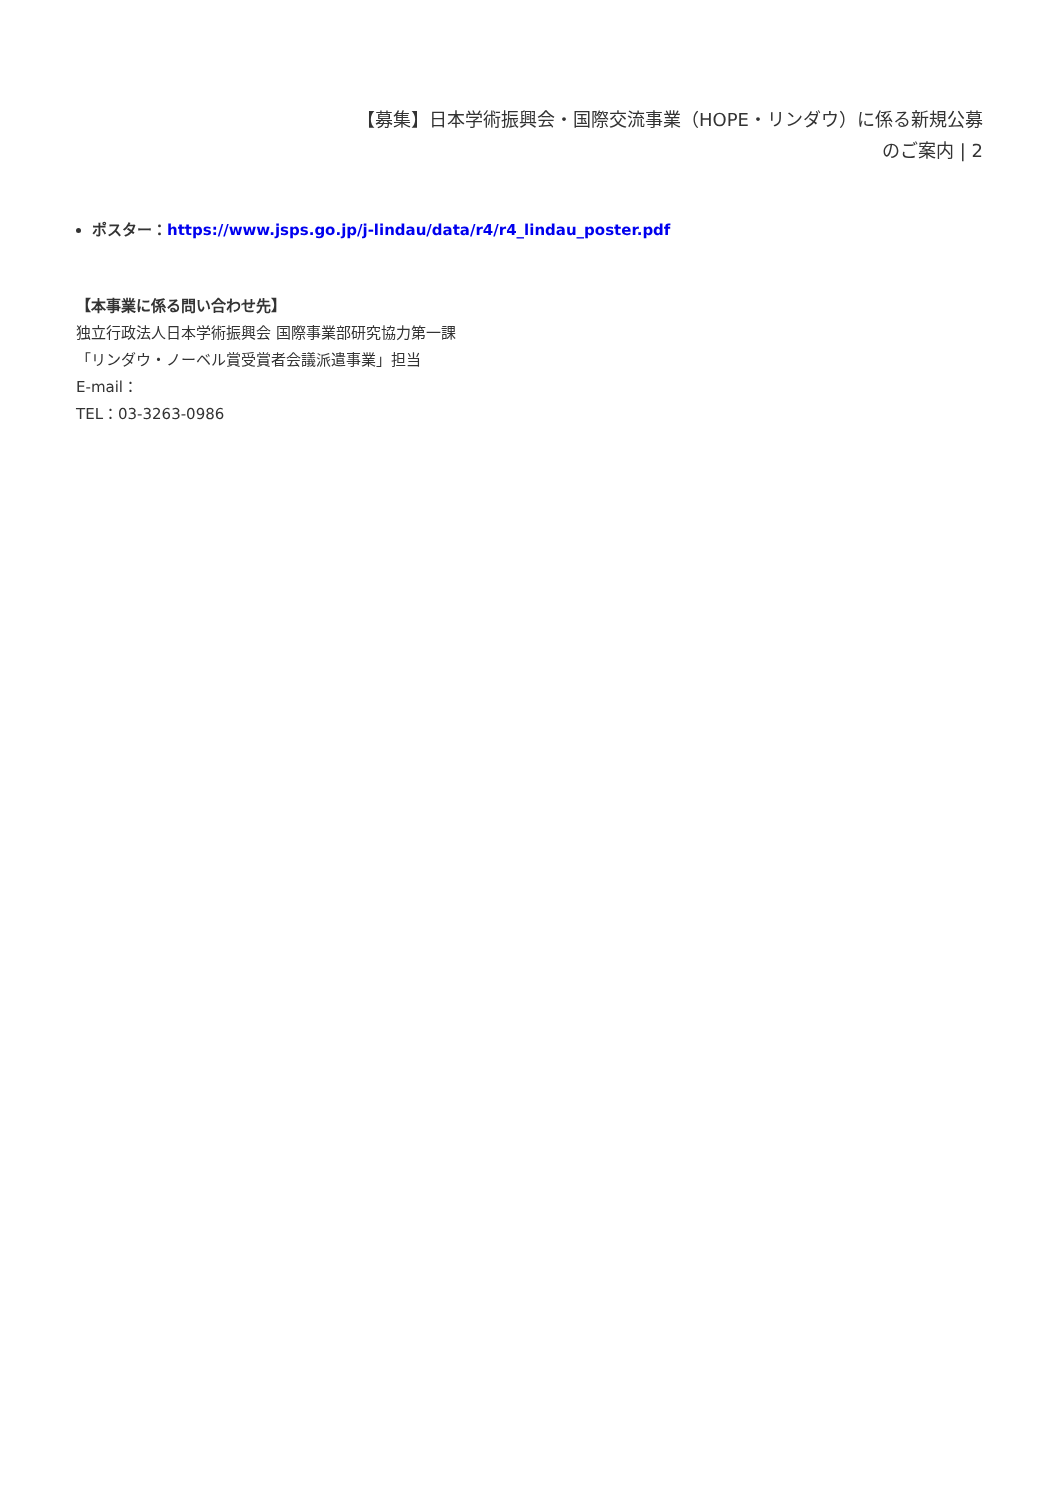【募集】日本学術振興会・国際交流事業（HOPE・リンダウ）に係る新規公募
のご案内 | 2
ポスター：https://www.jsps.go.jp/j-lindau/data/r4/r4_lindau_poster.pdf
【本事業に係る問い合わせ先】
独立行政法人日本学術振興会 国際事業部研究協力第一課
「リンダウ・ノーベル賞受賞者会議派遣事業」担当
E-mail：
TEL：03-3263-0986